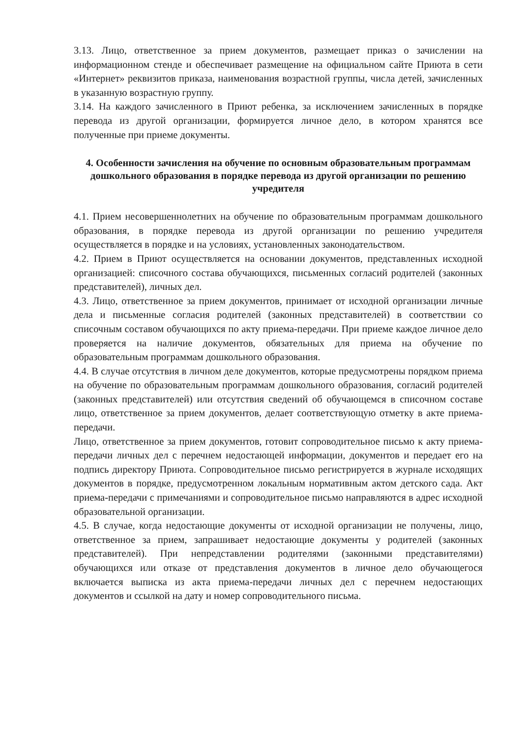3.13. Лицо, ответственное за прием документов, размещает приказ о зачислении на информационном стенде и обеспечивает размещение на официальном сайте Приюта в сети «Интернет» реквизитов приказа, наименования возрастной группы, числа детей, зачисленных в указанную возрастную группу.
3.14. На каждого зачисленного в Приют ребенка, за исключением зачисленных в порядке перевода из другой организации, формируется личное дело, в котором хранятся все полученные при приеме документы.
4. Особенности зачисления на обучение по основным образовательным программам дошкольного образования в порядке перевода из другой организации по решению учредителя
4.1. Прием несовершеннолетних на обучение по образовательным программам дошкольного образования, в порядке перевода из другой организации по решению учредителя осуществляется в порядке и на условиях, установленных законодательством.
4.2. Прием в Приют осуществляется на основании документов, представленных исходной организацией: списочного состава обучающихся, письменных согласий родителей (законных представителей), личных дел.
4.3. Лицо, ответственное за прием документов, принимает от исходной организации личные дела и письменные согласия родителей (законных представителей) в соответствии со списочным составом обучающихся по акту приема-передачи. При приеме каждое личное дело проверяется на наличие документов, обязательных для приема на обучение по образовательным программам дошкольного образования.
4.4. В случае отсутствия в личном деле документов, которые предусмотрены порядком приема на обучение по образовательным программам дошкольного образования, согласий родителей (законных представителей) или отсутствия сведений об обучающемся в списочном составе лицо, ответственное за прием документов, делает соответствующую отметку в акте приема-передачи.
Лицо, ответственное за прием документов, готовит сопроводительное письмо к акту приема-передачи личных дел с перечнем недостающей информации, документов и передает его на подпись директору Приюта. Сопроводительное письмо регистрируется в журнале исходящих документов в порядке, предусмотренном локальным нормативным актом детского сада. Акт приема-передачи с примечаниями и сопроводительное письмо направляются в адрес исходной образовательной организации.
4.5. В случае, когда недостающие документы от исходной организации не получены, лицо, ответственное за прием, запрашивает недостающие документы у родителей (законных представителей). При непредставлении родителями (законными представителями) обучающихся или отказе от представления документов в личное дело обучающегося включается выписка из акта приема-передачи личных дел с перечнем недостающих документов и ссылкой на дату и номер сопроводительного письма.